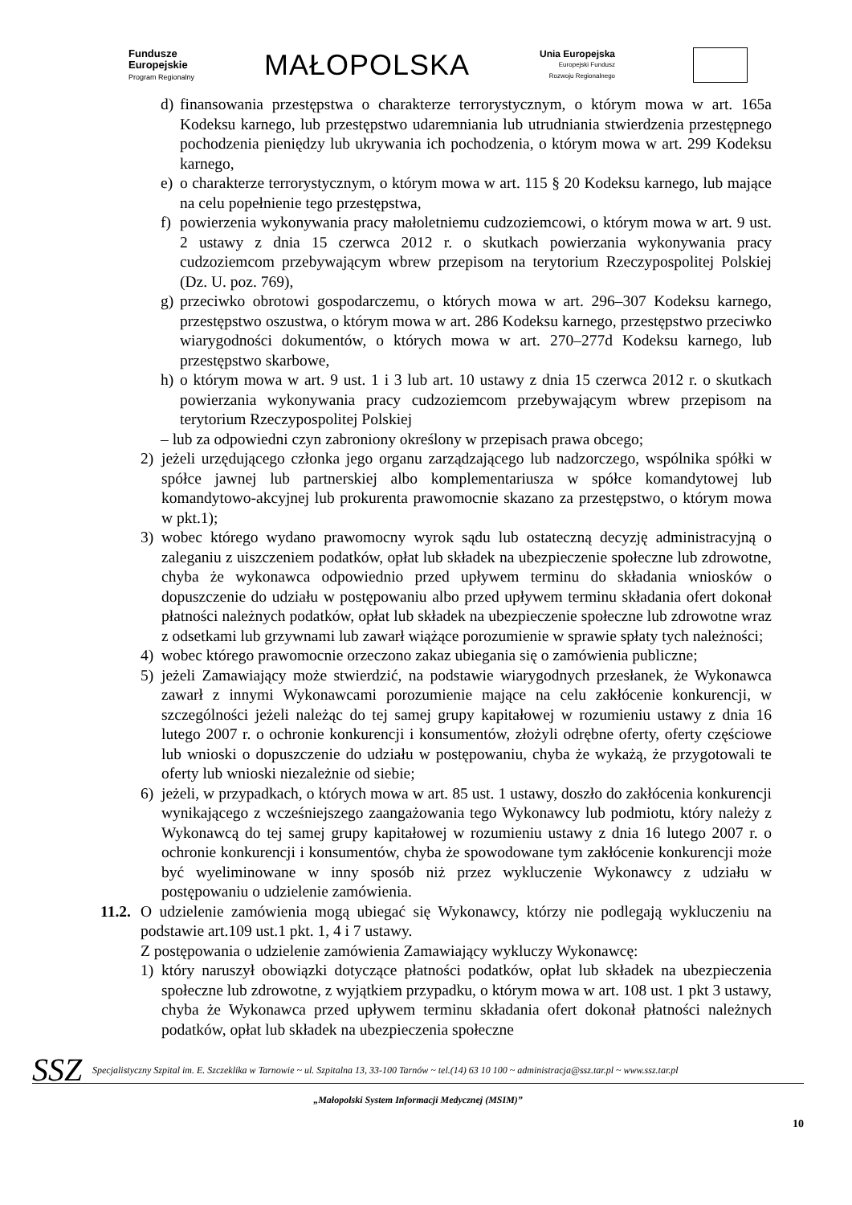Fundusze
Europejskie
Program Regionalny
MAŁOPOLSKA
Unia Europejska
Europejski Fundusz
Rozwoju Regionalnego
d) finansowania przestępstwa o charakterze terrorystycznym, o którym mowa w art. 165a Kodeksu karnego, lub przestępstwo udaremniania lub utrudniania stwierdzenia przestępnego pochodzenia pieniędzy lub ukrywania ich pochodzenia, o którym mowa w art. 299 Kodeksu karnego,
e) o charakterze terrorystycznym, o którym mowa w art. 115 § 20 Kodeksu karnego, lub mające na celu popełnienie tego przestępstwa,
f) powierzenia wykonywania pracy małoletniemu cudzoziemcowi, o którym mowa w art. 9 ust. 2 ustawy z dnia 15 czerwca 2012 r. o skutkach powierzania wykonywania pracy cudzoziemcom przebywającym wbrew przepisom na terytorium Rzeczypospolitej Polskiej (Dz. U. poz. 769),
g) przeciwko obrotowi gospodarczemu, o których mowa w art. 296–307 Kodeksu karnego, przestępstwo oszustwa, o którym mowa w art. 286 Kodeksu karnego, przestępstwo przeciwko wiarygodności dokumentów, o których mowa w art. 270–277d Kodeksu karnego, lub przestępstwo skarbowe,
h) o którym mowa w art. 9 ust. 1 i 3 lub art. 10 ustawy z dnia 15 czerwca 2012 r. o skutkach powierzania wykonywania pracy cudzoziemcom przebywającym wbrew przepisom na terytorium Rzeczypospolitej Polskiej
– lub za odpowiedni czyn zabroniony określony w przepisach prawa obcego;
2) jeżeli urzędującego członka jego organu zarządzającego lub nadzorczego, wspólnika spółki w spółce jawnej lub partnerskiej albo komplementariusza w spółce komandytowej lub komandytowo-akcyjnej lub prokurenta prawomocnie skazano za przestępstwo, o którym mowa w pkt.1);
3) wobec którego wydano prawomocny wyrok sądu lub ostateczną decyzję administracyjną o zaleganiu z uiszczeniem podatków, opłat lub składek na ubezpieczenie społeczne lub zdrowotne, chyba że wykonawca odpowiednio przed upływem terminu do składania wniosków o dopuszczenie do udziału w postępowaniu albo przed upływem terminu składania ofert dokonał płatności należnych podatków, opłat lub składek na ubezpieczenie społeczne lub zdrowotne wraz z odsetkami lub grzywnami lub zawarł wiążące porozumienie w sprawie spłaty tych należności;
4) wobec którego prawomocnie orzeczono zakaz ubiegania się o zamówienia publiczne;
5) jeżeli Zamawiający może stwierdzić, na podstawie wiarygodnych przesłanek, że Wykonawca zawarł z innymi Wykonawcami porozumienie mające na celu zakłócenie konkurencji, w szczególności jeżeli należąc do tej samej grupy kapitałowej w rozumieniu ustawy z dnia 16 lutego 2007 r. o ochronie konkurencji i konsumentów, złożyli odrębne oferty, oferty częściowe lub wnioski o dopuszczenie do udziału w postępowaniu, chyba że wykażą, że przygotowali te oferty lub wnioski niezależnie od siebie;
6) jeżeli, w przypadkach, o których mowa w art. 85 ust. 1 ustawy, doszło do zakłócenia konkurencji wynikającego z wcześniejszego zaangażowania tego Wykonawcy lub podmiotu, który należy z Wykonawcą do tej samej grupy kapitałowej w rozumieniu ustawy z dnia 16 lutego 2007 r. o ochronie konkurencji i konsumentów, chyba że spowodowane tym zakłócenie konkurencji może być wyeliminowane w inny sposób niż przez wykluczenie Wykonawcy z udziału w postępowaniu o udzielenie zamówienia.
11.2.
O udzielenie zamówienia mogą ubiegać się Wykonawcy, którzy nie podlegają wykluczeniu na podstawie art.109 ust.1 pkt. 1, 4 i 7 ustawy.
Z postępowania o udzielenie zamówienia Zamawiający wykluczy Wykonawcę:
1) który naruszył obowiązki dotyczące płatności podatków, opłat lub składek na ubezpieczenia społeczne lub zdrowotne, z wyjątkiem przypadku, o którym mowa w art. 108 ust. 1 pkt 3 ustawy, chyba że Wykonawca przed upływem terminu składania ofert dokonał płatności należnych podatków, opłat lub składek na ubezpieczenia społeczne
SSZ
Specjalistyczny Szpital im. E. Szczeklika w Tarnowie ~ ul. Szpitalna 13, 33-100 Tarnów ~ tel.(14) 63 10 100 ~ administracja@ssz.tar.pl ~ www.ssz.tar.pl
„Małopolski System Informacji Medycznej (MSIM)”
10